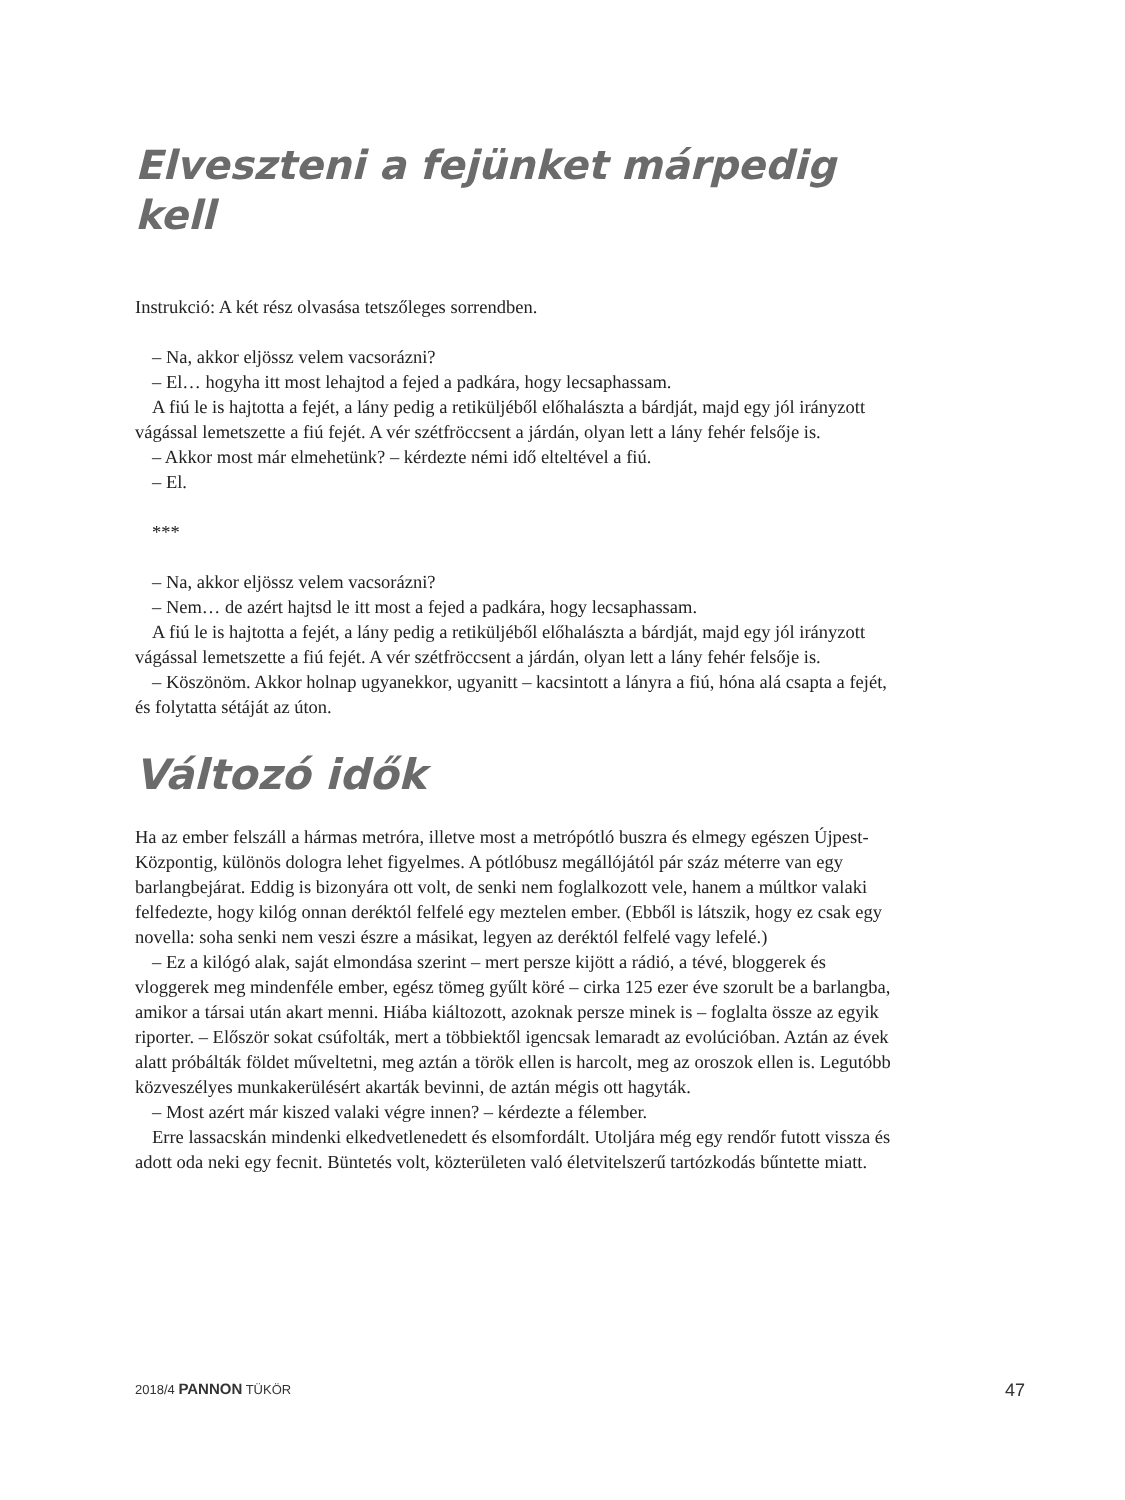Elveszteni a fejünket márpedig kell
Instrukció: A két rész olvasása tetszőleges sorrendben.
– Na, akkor eljössz velem vacsorázni?
– El… hogyha itt most lehajtod a fejed a padkára, hogy lecsaphassam.
A fiú le is hajtotta a fejét, a lány pedig a retiküljéből előhalászta a bárdját, majd egy jól irányzott vágással lemetszette a fiú fejét. A vér szétfröccsent a járdán, olyan lett a lány fehér felsője is.
– Akkor most már elmehetünk? – kérdezte némi idő elteltével a fiú.
– El.
***
– Na, akkor eljössz velem vacsorázni?
– Nem… de azért hajtsd le itt most a fejed a padkára, hogy lecsaphassam.
A fiú le is hajtotta a fejét, a lány pedig a retiküljéből előhalászta a bárdját, majd egy jól irányzott vágással lemetszette a fiú fejét. A vér szétfröccsent a járdán, olyan lett a lány fehér felsője is.
– Köszönöm. Akkor holnap ugyanekkor, ugyanitt – kacsintott a lányra a fiú, hóna alá csapta a fejét, és folytatta sétáját az úton.
Változó idők
Ha az ember felszáll a hármas metróra, illetve most a metrópótló buszra és elmegy egészen Újpest-Központig, különös dologra lehet figyelmes. A pótlóbusz megállójától pár száz méterre van egy barlangbejárat. Eddig is bizonyára ott volt, de senki nem foglalkozott vele, hanem a múltkor valaki felfedezte, hogy kilóg onnan deréktól felfelé egy meztelen ember. (Ebből is látszik, hogy ez csak egy novella: soha senki nem veszi észre a másikat, legyen az deréktól felfelé vagy lefelé.)
– Ez a kilógó alak, saját elmondása szerint – mert persze kijött a rádió, a tévé, bloggerek és vloggerek meg mindenféle ember, egész tömeg gyűlt köré – cirka 125 ezer éve szorult be a barlangba, amikor a társai után akart menni. Hiába kiáltozott, azoknak persze minek is – foglalta össze az egyik riporter. – Először sokat csúfolták, mert a többiektől igencsak lemaradt az evolúcióban. Aztán az évek alatt próbálták földet műveltetni, meg aztán a török ellen is harcolt, meg az oroszok ellen is. Legutóbb közveszélyes munkakerülésért akarták bevinni, de aztán mégis ott hagyták.
– Most azért már kiszed valaki végre innen? – kérdezte a félember.
Erre lassacskán mindenki elkedvetlenedett és elsomfordált. Utoljára még egy rendőr futott vissza és adott oda neki egy fecnit. Büntetés volt, közterületen való életvitelszerű tartózkodás bűntette miatt.
2018/4 PANNON TÜKÖR 47